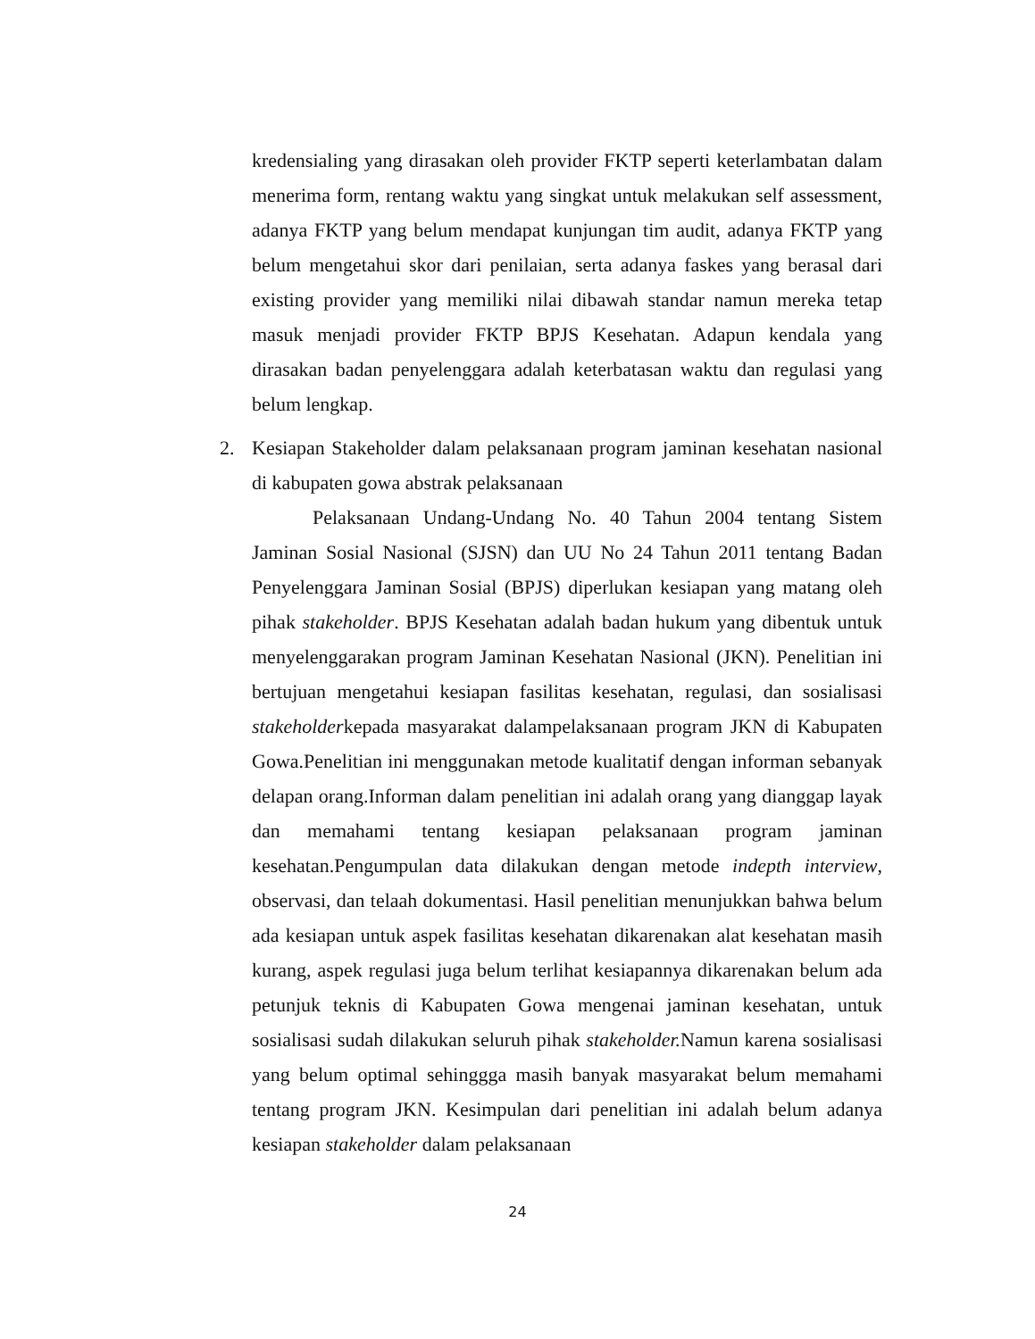kredensialing yang dirasakan oleh provider FKTP seperti keterlambatan dalam menerima form, rentang waktu yang singkat untuk melakukan self assessment, adanya FKTP yang belum mendapat kunjungan tim audit, adanya FKTP yang belum mengetahui skor dari penilaian, serta adanya faskes yang berasal dari existing provider yang memiliki nilai dibawah standar namun mereka tetap masuk menjadi provider FKTP BPJS Kesehatan. Adapun kendala yang dirasakan badan penyelenggara adalah keterbatasan waktu dan regulasi yang belum lengkap.
2. Kesiapan Stakeholder dalam pelaksanaan program jaminan kesehatan nasional di kabupaten gowa abstrak pelaksanaan
Pelaksanaan Undang-Undang No. 40 Tahun 2004 tentang Sistem Jaminan Sosial Nasional (SJSN) dan UU No 24 Tahun 2011 tentang Badan Penyelenggara Jaminan Sosial (BPJS) diperlukan kesiapan yang matang oleh pihak stakeholder. BPJS Kesehatan adalah badan hukum yang dibentuk untuk menyelenggarakan program Jaminan Kesehatan Nasional (JKN). Penelitian ini bertujuan mengetahui kesiapan fasilitas kesehatan, regulasi, dan sosialisasi stakeholderkepada masyarakat dalampelaksanaan program JKN di Kabupaten Gowa.Penelitian ini menggunakan metode kualitatif dengan informan sebanyak delapan orang.Informan dalam penelitian ini adalah orang yang dianggap layak dan memahami tentang kesiapan pelaksanaan program jaminan kesehatan.Pengumpulan data dilakukan dengan metode indepth interview, observasi, dan telaah dokumentasi. Hasil penelitian menunjukkan bahwa belum ada kesiapan untuk aspek fasilitas kesehatan dikarenakan alat kesehatan masih kurang, aspek regulasi juga belum terlihat kesiapannya dikarenakan belum ada petunjuk teknis di Kabupaten Gowa mengenai jaminan kesehatan, untuk sosialisasi sudah dilakukan seluruh pihak stakeholder. Namun karena sosialisasi yang belum optimal sehinggga masih banyak masyarakat belum memahami tentang program JKN. Kesimpulan dari penelitian ini adalah belum adanya kesiapan stakeholder dalam pelaksanaan
24